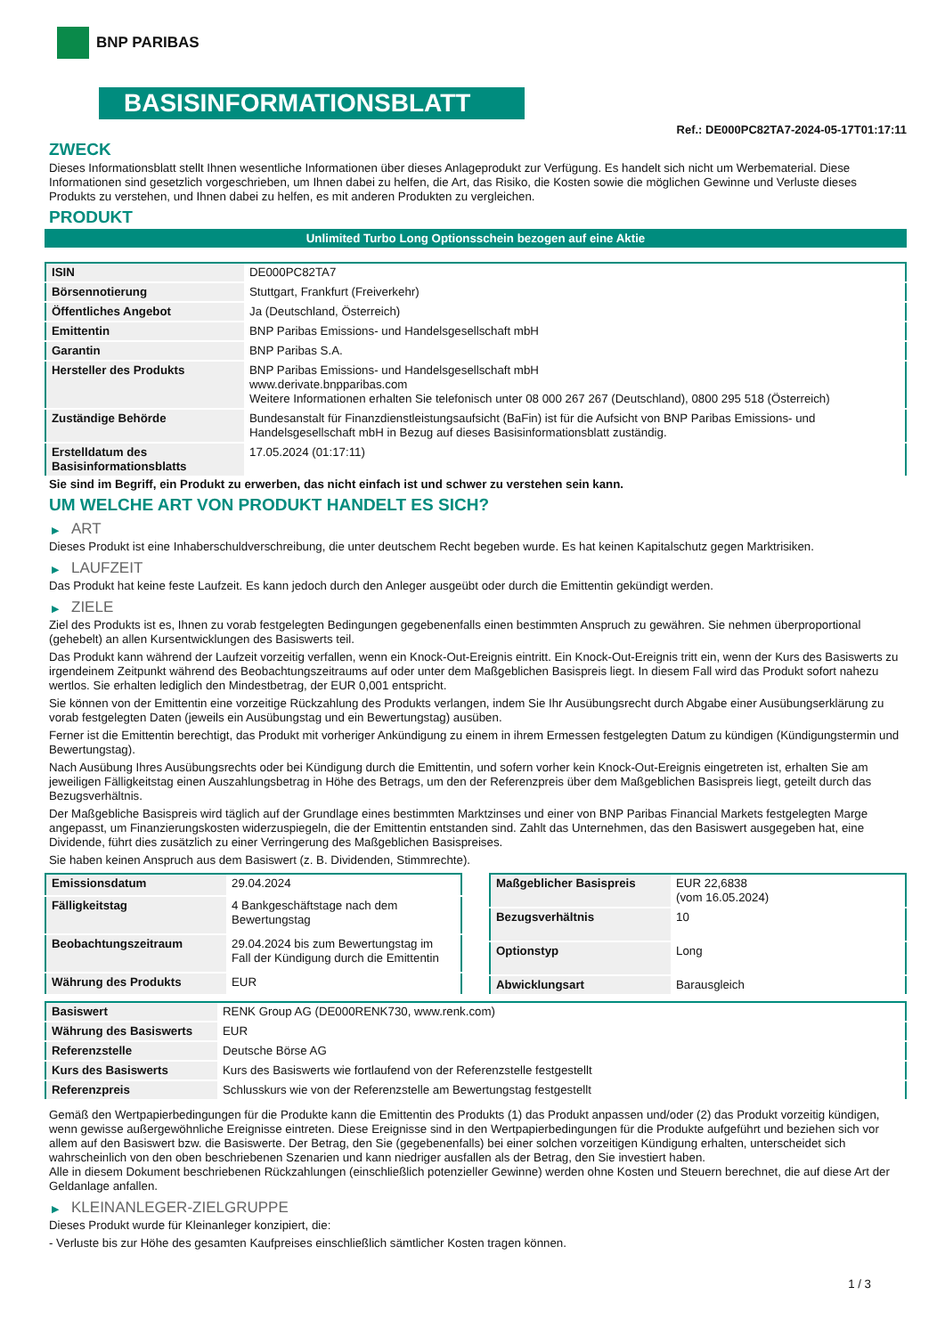BNP PARIBAS
BASISINFORMATIONSBLATT
Ref.: DE000PC82TA7-2024-05-17T01:17:11
ZWECK
Dieses Informationsblatt stellt Ihnen wesentliche Informationen über dieses Anlageprodukt zur Verfügung. Es handelt sich nicht um Werbematerial. Diese Informationen sind gesetzlich vorgeschrieben, um Ihnen dabei zu helfen, die Art, das Risiko, die Kosten sowie die möglichen Gewinne und Verluste dieses Produkts zu verstehen, und Ihnen dabei zu helfen, es mit anderen Produkten zu vergleichen.
PRODUKT
Unlimited Turbo Long Optionsschein bezogen auf eine Aktie
| ISIN | DE000PC82TA7 |
| Börsennotierung | Stuttgart, Frankfurt (Freiverkehr) |
| Öffentliches Angebot | Ja (Deutschland, Österreich) |
| Emittentin | BNP Paribas Emissions- und Handelsgesellschaft mbH |
| Garantin | BNP Paribas S.A. |
| Hersteller des Produkts | BNP Paribas Emissions- und Handelsgesellschaft mbH www.derivate.bnpparibas.com Weitere Informationen erhalten Sie telefonisch unter 08 000 267 267 (Deutschland), 0800 295 518 (Österreich) |
| Zuständige Behörde | Bundesanstalt für Finanzdienstleistungsaufsicht (BaFin) ist für die Aufsicht von BNP Paribas Emissions- und Handelsgesellschaft mbH in Bezug auf dieses Basisinformationsblatt zuständig. |
| Erstelldatum des Basisinformationsblatts | 17.05.2024 (01:17:11) |
Sie sind im Begriff, ein Produkt zu erwerben, das nicht einfach ist und schwer zu verstehen sein kann.
UM WELCHE ART VON PRODUKT HANDELT ES SICH?
▶ ART
Dieses Produkt ist eine Inhaberschuldverschreibung, die unter deutschem Recht begeben wurde. Es hat keinen Kapitalschutz gegen Marktrisiken.
▶ LAUFZEIT
Das Produkt hat keine feste Laufzeit. Es kann jedoch durch den Anleger ausgeübt oder durch die Emittentin gekündigt werden.
▶ ZIELE
Ziel des Produkts ist es, Ihnen zu vorab festgelegten Bedingungen gegebenenfalls einen bestimmten Anspruch zu gewähren. Sie nehmen überproportional (gehebelt) an allen Kursentwicklungen des Basiswerts teil.
Das Produkt kann während der Laufzeit vorzeitig verfallen, wenn ein Knock-Out-Ereignis eintritt. Ein Knock-Out-Ereignis tritt ein, wenn der Kurs des Basiswerts zu irgendeinem Zeitpunkt während des Beobachtungszeitraums auf oder unter dem Maßgeblichen Basispreis liegt. In diesem Fall wird das Produkt sofort nahezu wertlos. Sie erhalten lediglich den Mindestbetrag, der EUR 0,001 entspricht.
Sie können von der Emittentin eine vorzeitige Rückzahlung des Produkts verlangen, indem Sie Ihr Ausübungsrecht durch Abgabe einer Ausübungserklärung zu vorab festgelegten Daten (jeweils ein Ausübungstag und ein Bewertungstag) ausüben.
Ferner ist die Emittentin berechtigt, das Produkt mit vorheriger Ankündigung zu einem in ihrem Ermessen festgelegten Datum zu kündigen (Kündigungstermin und Bewertungstag).
Nach Ausübung Ihres Ausübungsrechts oder bei Kündigung durch die Emittentin, und sofern vorher kein Knock-Out-Ereignis eingetreten ist, erhalten Sie am jeweiligen Fälligkeitstag einen Auszahlungsbetrag in Höhe des Betrags, um den der Referenzpreis über dem Maßgeblichen Basispreis liegt, geteilt durch das Bezugsverhältnis.
Der Maßgebliche Basispreis wird täglich auf der Grundlage eines bestimmten Marktzinses und einer von BNP Paribas Financial Markets festgelegten Marge angepasst, um Finanzierungskosten widerzuspiegeln, die der Emittentin entstanden sind. Zahlt das Unternehmen, das den Basiswert ausgegeben hat, eine Dividende, führt dies zusätzlich zu einer Verringerung des Maßgeblichen Basispreises.
Sie haben keinen Anspruch aus dem Basiswert (z. B. Dividenden, Stimmrechte).
| Emissionsdatum | 29.04.2024 |
| Fälligkeitstag | 4 Bankgeschäftstage nach dem Bewertungstag |
| Beobachtungszeitraum | 29.04.2024 bis zum Bewertungstag im Fall der Kündigung durch die Emittentin |
| Währung des Produkts | EUR |
| Maßgeblicher Basispreis | EUR 22,6838 (vom 16.05.2024) |
| Bezugsverhältnis | 10 |
| Optionstyp | Long |
| Abwicklungsart | Barausgleich |
| Basiswert | RENK Group AG (DE000RENK730, www.renk.com) |
| Währung des Basiswerts | EUR |
| Referenzstelle | Deutsche Börse AG |
| Kurs des Basiswerts | Kurs des Basiswerts wie fortlaufend von der Referenzstelle festgestellt |
| Referenzpreis | Schlusskurs wie von der Referenzstelle am Bewertungstag festgestellt |
Gemäß den Wertpapierbedingungen für die Produkte kann die Emittentin des Produkts (1) das Produkt anpassen und/oder (2) das Produkt vorzeitig kündigen, wenn gewisse außergewöhnliche Ereignisse eintreten. Diese Ereignisse sind in den Wertpapierbedingungen für die Produkte aufgeführt und beziehen sich vor allem auf den Basiswert bzw. die Basiswerte. Der Betrag, den Sie (gegebenenfalls) bei einer solchen vorzeitigen Kündigung erhalten, unterscheidet sich wahrscheinlich von den oben beschriebenen Szenarien und kann niedriger ausfallen als der Betrag, den Sie investiert haben.
Alle in diesem Dokument beschriebenen Rückzahlungen (einschließlich potenzieller Gewinne) werden ohne Kosten und Steuern berechnet, die auf diese Art der Geldanlage anfallen.
▶ KLEINANLEGER-ZIELGRUPPE
Dieses Produkt wurde für Kleinanleger konzipiert, die:
- Verluste bis zur Höhe des gesamten Kaufpreises einschließlich sämtlicher Kosten tragen können.
1 / 3